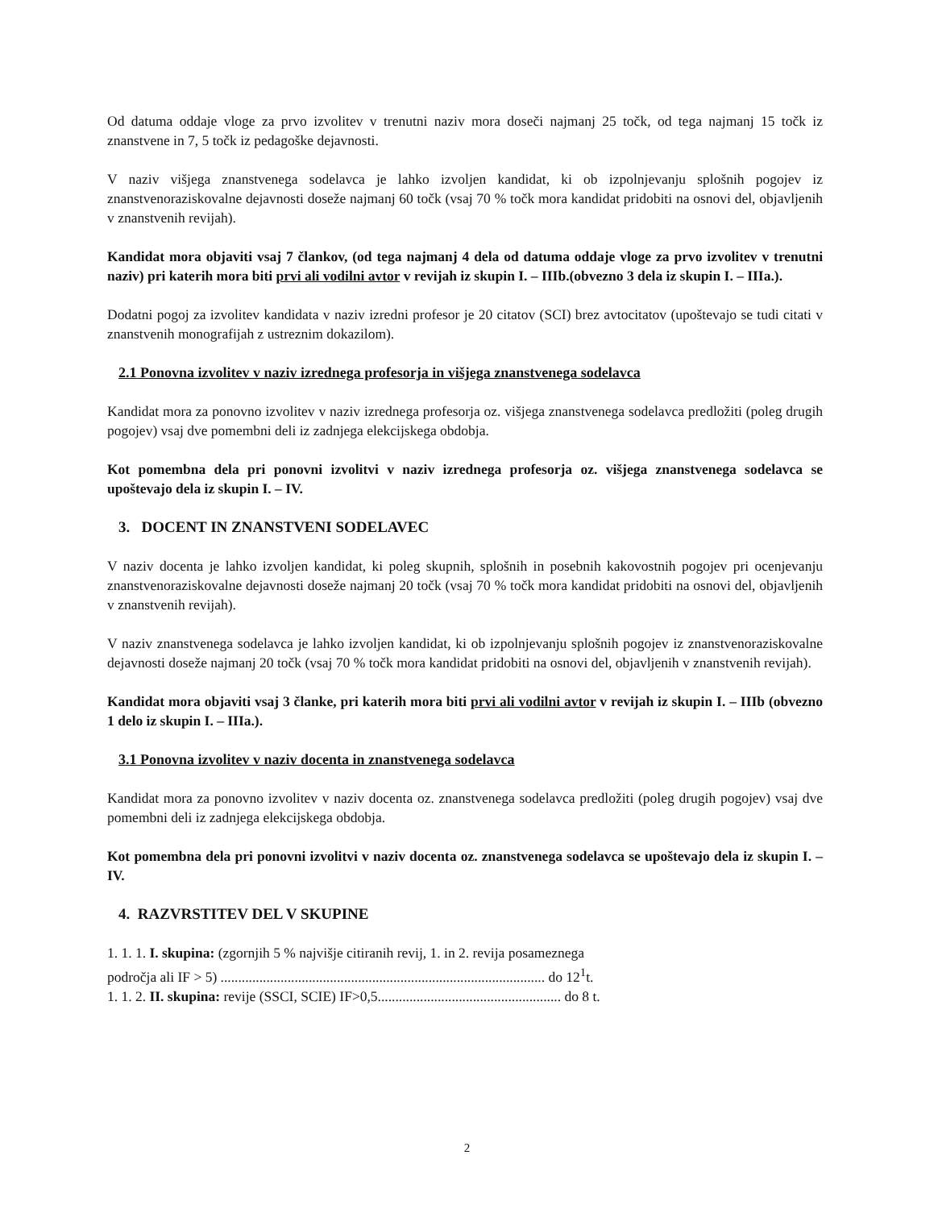Od datuma oddaje vloge za prvo izvolitev v trenutni naziv mora doseči najmanj 25 točk, od tega najmanj 15 točk iz znanstvene in 7, 5 točk iz pedagoške dejavnosti.
V naziv višjega znanstvenega sodelavca je lahko izvoljen kandidat, ki ob izpolnjevanju splošnih pogojev iz znanstvenoraziskovalne dejavnosti doseže najmanj 60 točk (vsaj 70 % točk mora kandidat pridobiti na osnovi del, objavljenih v znanstvenih revijah).
Kandidat mora objaviti vsaj 7 člankov, (od tega najmanj 4 dela od datuma oddaje vloge za prvo izvolitev v trenutni naziv) pri katerih mora biti prvi ali vodilni avtor v revijah iz skupin I. – IIIb.(obvezno 3 dela iz skupin I. – IIIa.).
Dodatni pogoj za izvolitev kandidata v naziv izredni profesor je 20 citatov (SCI) brez avtocitatov (upoštevajo se tudi citati v znanstvenih monografijah z ustreznim dokazilom).
2.1 Ponovna izvolitev v naziv izrednega profesorja in višjega znanstvenega sodelavca
Kandidat mora za ponovno izvolitev v naziv izrednega profesorja oz. višjega znanstvenega sodelavca predložiti (poleg drugih pogojev) vsaj dve pomembni deli iz zadnjega elekcijskega obdobja.
Kot pomembna dela pri ponovni izvolitvi v naziv izrednega profesorja oz. višjega znanstvenega sodelavca se upoštevajo dela iz skupin I. – IV.
3. DOCENT IN ZNANSTVENI SODELAVEC
V naziv docenta je lahko izvoljen kandidat, ki poleg skupnih, splošnih in posebnih kakovostnih pogojev pri ocenjevanju znanstvenoraziskovalne dejavnosti doseže najmanj 20 točk (vsaj 70 % točk mora kandidat pridobiti na osnovi del, objavljenih v znanstvenih revijah).
V naziv znanstvenega sodelavca je lahko izvoljen kandidat, ki ob izpolnjevanju splošnih pogojev iz znanstvenoraziskovalne dejavnosti doseže najmanj 20 točk (vsaj 70 % točk mora kandidat pridobiti na osnovi del, objavljenih v znanstvenih revijah).
Kandidat mora objaviti vsaj 3 članke, pri katerih mora biti prvi ali vodilni avtor v revijah iz skupin I. – IIIb (obvezno 1 delo iz skupin I. – IIIa.).
3.1 Ponovna izvolitev v naziv docenta in znanstvenega sodelavca
Kandidat mora za ponovno izvolitev v naziv docenta oz. znanstvenega sodelavca predložiti (poleg drugih pogojev) vsaj dve pomembni deli iz zadnjega elekcijskega obdobja.
Kot pomembna dela pri ponovni izvolitvi v naziv docenta oz. znanstvenega sodelavca se upoštevajo dela iz skupin I. – IV.
4. RAZVRSTITEV DEL V SKUPINE
1. 1. 1. I. skupina: (zgornjih 5 % najvišje citiranih revij, 1. in 2. revija posameznega
področja ali IF > 5) ............................................................................................ do 12<sup>1</sup>t.
1. 1. 2. II. skupina: revije (SSCI, SCIE) IF>0,5.................................................... do 8 t.
2